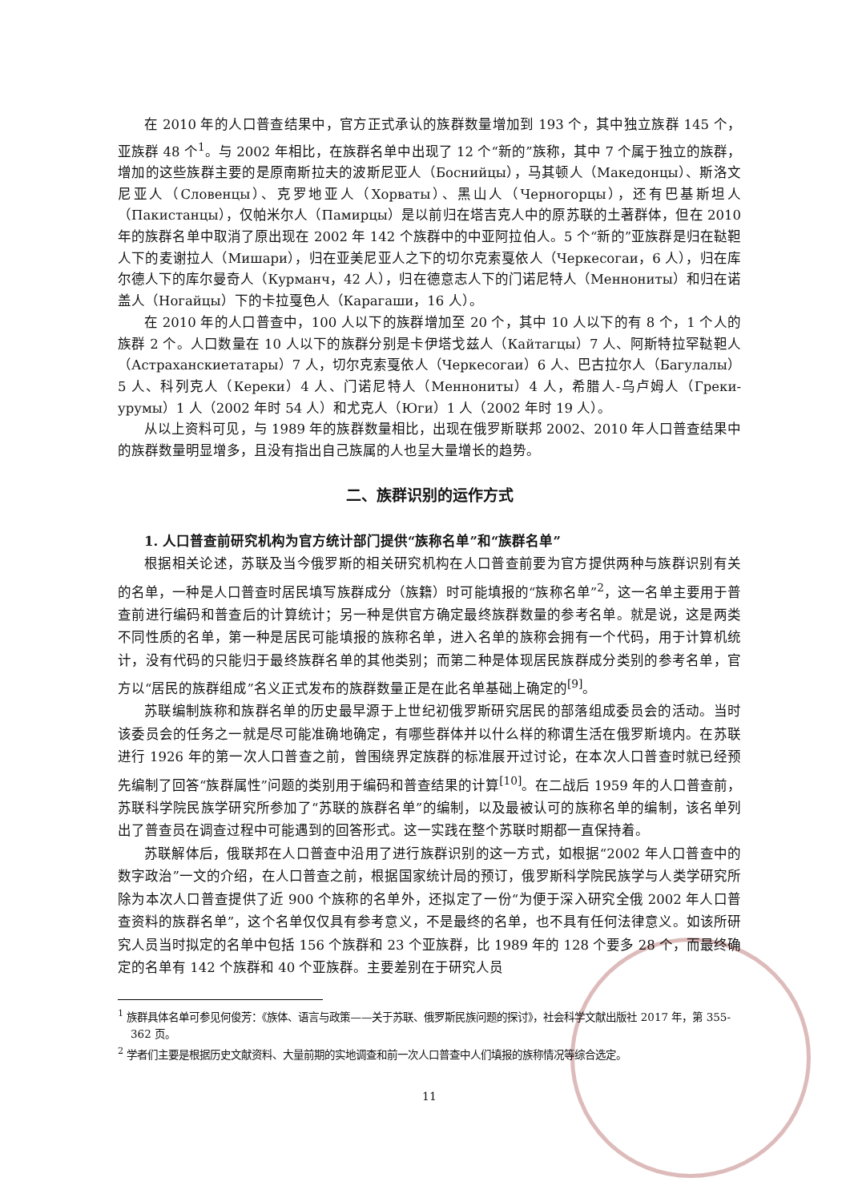在 2010 年的人口普查结果中，官方正式承认的族群数量增加到 193 个，其中独立族群 145 个，亚族群 48 个<sup>1</sup>。与 2002 年相比，在族群名单中出现了 12 个“新的”族称，其中 7 个属于独立的族群，增加的这些族群主要的是原南斯拉夫的波斯尼亚人（Боснийцы），马其顿人（Македонцы）、斯洛文尼亚人（Словенцы）、克罗地亚人（Хорваты）、黑山人（Черногорцы），还有巴基斯坦人（Пакистанцы），仅帕米尔人（Памирцы）是以前归在塔吉克人中的原苏联的土著群体，但在 2010 年的族群名单中取消了原出现在 2002 年 142 个族群中的中亚阿拉伯人。5 个“新的”亚族群是归在鞑靼人下的麦谢拉人（Мишари），归在亚美尼亚人之下的切尔克索戛依人（Черкесогаи，6 人），归在库尔德人下的库尔曼奇人（Курманч，42 人），归在德意志人下的门诺尼特人（Меннониты）和归在诺盖人（Ногайцы）下的卡拉戛色人（Карагаши，16 人）。
在 2010 年的人口普查中，100 人以下的族群增加至 20 个，其中 10 人以下的有 8 个，1 个人的族群 2 个。人口数量在 10 人以下的族群分别是卡伊塔戈兹人（Кайтагцы）7 人、阿斯特拉罕鞑靼人（Астраханскиетатары）7 人，切尔克索戛依人（Черкесогаи）6 人、巴古拉尔人（Багулалы）5 人、科列克人（Кереки）4 人、门诺尼特人（Меннониты）4 人，希腊人-乌卢姆人（Греки-урумы）1 人（2002 年时 54 人）和尤克人（Юги）1 人（2002 年时 19 人）。
从以上资料可见，与 1989 年的族群数量相比，出现在俄罗斯联邦 2002、2010 年人口普查结果中的族群数量明显增多，且没有指出自己族属的人也呈大量增长的趋势。
二、族群识别的运作方式
1. 人口普查前研究机构为官方统计部门提供“族称名单”和“族群名单”
根据相关论述，苏联及当今俄罗斯的相关研究机构在人口普查前要为官方提供两种与族群识别有关的名单，一种是人口普查时居民填写族群成分（族籍）时可能填报的“族称名单”<sup>2</sup>，这一名单主要用于普查前进行编码和普查后的计算统计；另一种是供官方确定最终族群数量的参考名单。就是说，这是两类不同性质的名单，第一种是居民可能填报的族称名单，进入名单的族称会拥有一个代码，用于计算机统计，没有代码的只能归于最终族群名单的其他类别；而第二种是体现居民族群成分类别的参考名单，官方以“居民的族群组成”名义正式发布的族群数量正是在此名单基础上确定的<sup>[9]</sup>。
苏联编制族称和族群名单的历史最早源于上世纪初俄罗斯研究居民的部落组成委员会的活动。当时该委员会的任务之一就是尽可能准确地确定，有哪些群体并以什么样的称谓生活在俄罗斯境内。在苏联进行 1926 年的第一次人口普查之前，曾围绕界定族群的标准展开过讨论，在本次人口普查时就已经预先编制了回答“族群属性”问题的类别用于编码和普查结果的计算<sup>[10]</sup>。在二战后 1959 年的人口普查前，苏联科学院民族学研究所参加了“苏联的族群名单”的编制，以及最被认可的族称名单的编制，该名单列出了普查员在调查过程中可能遇到的回答形式。这一实践在整个苏联时期都一直保持着。
苏联解体后，俄联邦在人口普查中沿用了进行族群识别的这一方式，如根据“2002 年人口普查中的数字政治”一文的介绍，在人口普查之前，根据国家统计局的预订，俄罗斯科学院民族学与人类学研究所除为本次人口普查提供了近 900 个族称的名单外，还拟定了一份“为便于深入研究全俄 2002 年人口普查资料的族群名单”，这个名单仅仅具有参考意义，不是最终的名单，也不具有任何法律意义。如该所研究人员当时拟定的名单中包括 156 个族群和 23 个亚族群，比 1989 年的 128 个要多 28 个，而最终确定的名单有 142 个族群和 40 个亚族群。主要差别在于研究人员
<sup>1</sup> 族群具体名单可参见何俊芳：《族体、语言与政策——关于苏联、俄罗斯民族问题的探讨》，社会科学文献出版社 2017 年，第 355-362 页。
<sup>2</sup> 学者们主要是根据历史文献资料、大量前期的实地调查和前一次人口普查中人们填报的族称情况等综合选定。
11